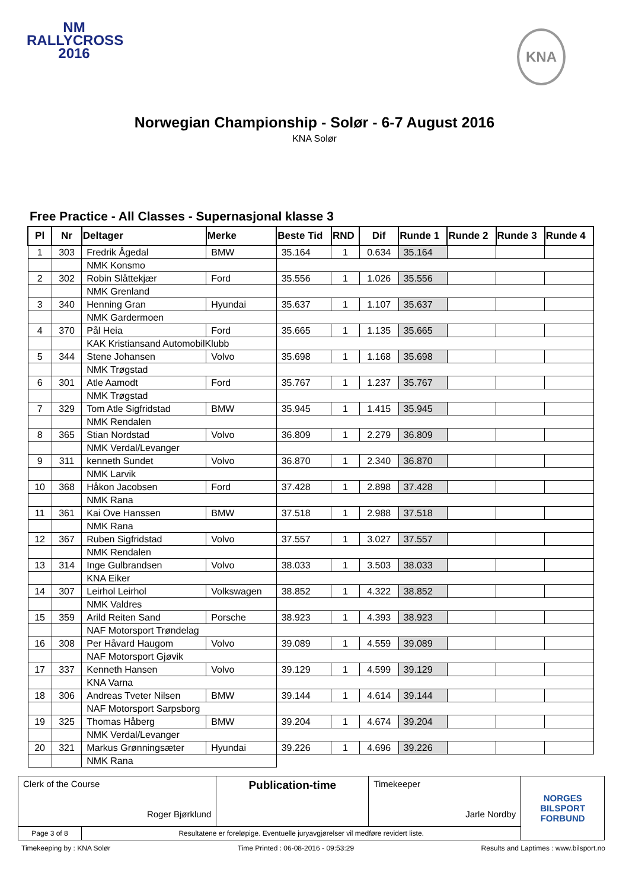NM
RALLYCROSS
2016
KNA
Norwegian Championship - Solør - 6-7 August 2016
KNA Solør
Free Practice - All Classes - Supernasjonal klasse 3
| Pl | Nr | Deltager | Merke | Beste Tid | RND | Dif | Runde 1 | Runde 2 | Runde 3 | Runde 4 |
| --- | --- | --- | --- | --- | --- | --- | --- | --- | --- | --- |
| 1 | 303 | Fredrik Ågedal | BMW | 35.164 | 1 | 0.634 | 35.164 | | | |
| | | NMK Konsmo | | | | | | | | |
| 2 | 302 | Robin Slåttekjær | Ford | 35.556 | 1 | 1.026 | 35.556 | | | |
| | | NMK Grenland | | | | | | | | |
| 3 | 340 | Henning Gran | Hyundai | 35.637 | 1 | 1.107 | 35.637 | | | |
| | | NMK Gardermoen | | | | | | | | |
| 4 | 370 | Pål Heia | Ford | 35.665 | 1 | 1.135 | 35.665 | | | |
| | | KAK Kristiansand AutomobilKlubb | | | | | | | | |
| 5 | 344 | Stene Johansen | Volvo | 35.698 | 1 | 1.168 | 35.698 | | | |
| | | NMK Trøgstad | | | | | | | | |
| 6 | 301 | Atle Aamodt | Ford | 35.767 | 1 | 1.237 | 35.767 | | | |
| | | NMK Trøgstad | | | | | | | | |
| 7 | 329 | Tom Atle Sigfridstad | BMW | 35.945 | 1 | 1.415 | 35.945 | | | |
| | | NMK Rendalen | | | | | | | | |
| 8 | 365 | Stian Nordstad | Volvo | 36.809 | 1 | 2.279 | 36.809 | | | |
| | | NMK Verdal/Levanger | | | | | | | | |
| 9 | 311 | kenneth Sundet | Volvo | 36.870 | 1 | 2.340 | 36.870 | | | |
| | | NMK Larvik | | | | | | | | |
| 10 | 368 | Håkon Jacobsen | Ford | 37.428 | 1 | 2.898 | 37.428 | | | |
| | | NMK Rana | | | | | | | | |
| 11 | 361 | Kai Ove Hanssen | BMW | 37.518 | 1 | 2.988 | 37.518 | | | |
| | | NMK Rana | | | | | | | | |
| 12 | 367 | Ruben Sigfridstad | Volvo | 37.557 | 1 | 3.027 | 37.557 | | | |
| | | NMK Rendalen | | | | | | | | |
| 13 | 314 | Inge Gulbrandsen | Volvo | 38.033 | 1 | 3.503 | 38.033 | | | |
| | | KNA Eiker | | | | | | | | |
| 14 | 307 | Leirhol Leirhol | Volkswagen | 38.852 | 1 | 4.322 | 38.852 | | | |
| | | NMK Valdres | | | | | | | | |
| 15 | 359 | Arild Reiten Sand | Porsche | 38.923 | 1 | 4.393 | 38.923 | | | |
| | | NAF Motorsport Trøndelag | | | | | | | | |
| 16 | 308 | Per Håvard Haugom | Volvo | 39.089 | 1 | 4.559 | 39.089 | | | |
| | | NAF Motorsport Gjøvik | | | | | | | | |
| 17 | 337 | Kenneth Hansen | Volvo | 39.129 | 1 | 4.599 | 39.129 | | | |
| | | KNA Varna | | | | | | | | |
| 18 | 306 | Andreas Tveter Nilsen | BMW | 39.144 | 1 | 4.614 | 39.144 | | | |
| | | NAF Motorsport Sarpsborg | | | | | | | | |
| 19 | 325 | Thomas Håberg | BMW | 39.204 | 1 | 4.674 | 39.204 | | | |
| | | NMK Verdal/Levanger | | | | | | | | |
| 20 | 321 | Markus Grønningsæter | Hyundai | 39.226 | 1 | 4.696 | 39.226 | | | |
| | | NMK Rana | | | | | | | | |
| Clerk of the Course Roger Bjørklund | | Publication-time | Timekeeper Jarle Nordby | NORGES BILSPORT FORBUND |
| Page 3 of 8 | Resultatene er foreløpige. Eventuelle juryavgjørelser vil medføre revidert liste. | | | |
Timekeeping by : KNA Solør Time Printed : 06-08-2016 - 09:53:29 Results and Laptimes : www.bilsport.no